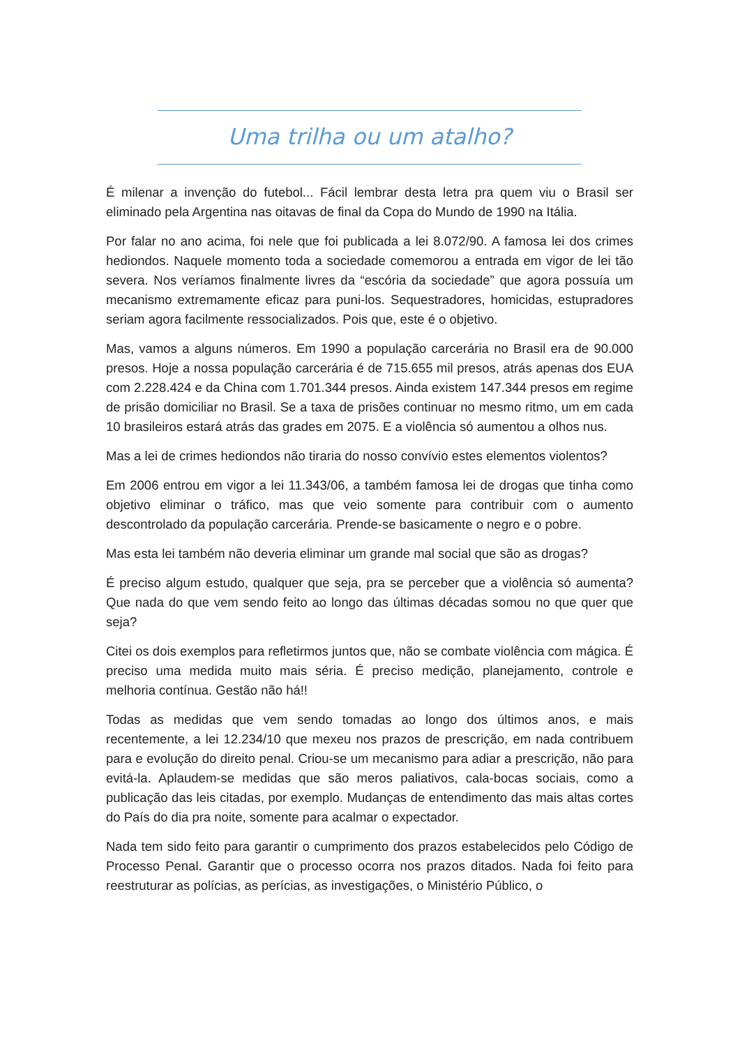Uma trilha ou um atalho?
É milenar a invenção do futebol... Fácil lembrar desta letra pra quem viu o Brasil ser eliminado pela Argentina nas oitavas de final da Copa do Mundo de 1990 na Itália.
Por falar no ano acima, foi nele que foi publicada a lei 8.072/90. A famosa lei dos crimes hediondos. Naquele momento toda a sociedade comemorou a entrada em vigor de lei tão severa. Nos veríamos finalmente livres da “escória da sociedade” que agora possuía um mecanismo extremamente eficaz para puni-los. Sequestradores, homicidas, estupradores seriam agora facilmente ressocializados. Pois que, este é o objetivo.
Mas, vamos a alguns números. Em 1990 a população carcerária no Brasil era de 90.000 presos. Hoje a nossa população carcerária é de 715.655 mil presos, atrás apenas dos EUA com 2.228.424 e da China com 1.701.344 presos. Ainda existem 147.344 presos em regime de prisão domiciliar no Brasil. Se a taxa de prisões continuar no mesmo ritmo, um em cada 10 brasileiros estará atrás das grades em 2075. E a violência só aumentou a olhos nus.
Mas a lei de crimes hediondos não tiraria do nosso convívio estes elementos violentos?
Em 2006 entrou em vigor a lei 11.343/06, a também famosa lei de drogas que tinha como objetivo eliminar o tráfico, mas que veio somente para contribuir com o aumento descontrolado da população carcerária. Prende-se basicamente o negro e o pobre.
Mas esta lei também não deveria eliminar um grande mal social que são as drogas?
É preciso algum estudo, qualquer que seja, pra se perceber que a violência só aumenta? Que nada do que vem sendo feito ao longo das últimas décadas somou no que quer que seja?
Citei os dois exemplos para refletirmos juntos que, não se combate violência com mágica. É preciso uma medida muito mais séria. É preciso medição, planejamento, controle e melhoria contínua. Gestão não há!!
Todas as medidas que vem sendo tomadas ao longo dos últimos anos, e mais recentemente, a lei 12.234/10 que mexeu nos prazos de prescrição, em nada contribuem para e evolução do direito penal. Criou-se um mecanismo para adiar a prescrição, não para evitá-la. Aplaudem-se medidas que são meros paliativos, cala-bocas sociais, como a publicação das leis citadas, por exemplo. Mudanças de entendimento das mais altas cortes do País do dia pra noite, somente para acalmar o expectador.
Nada tem sido feito para garantir o cumprimento dos prazos estabelecidos pelo Código de Processo Penal. Garantir que o processo ocorra nos prazos ditados. Nada foi feito para reestruturar as polícias, as perícias, as investigações, o Ministério Público, o